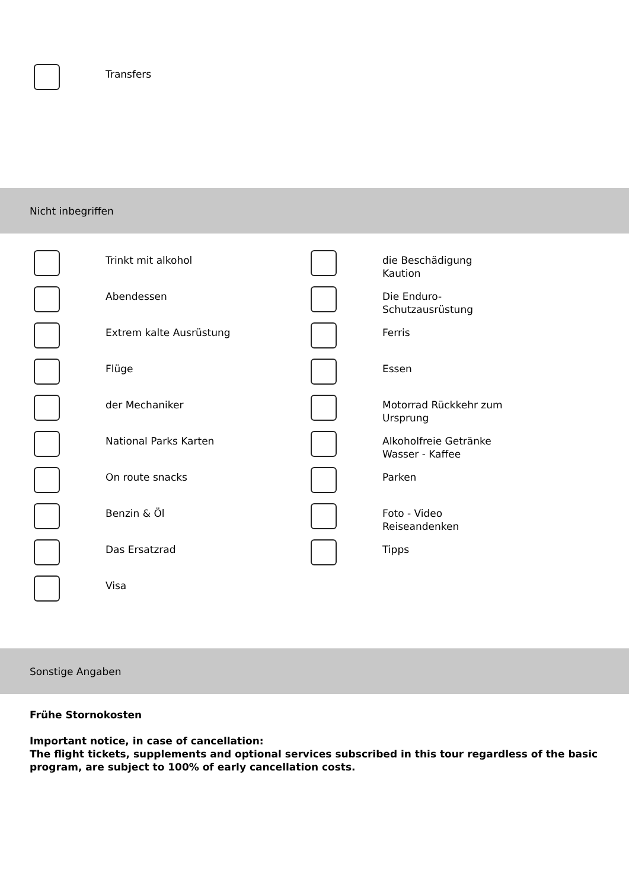Transfers
Nicht inbegriffen
Trinkt mit alkohol
Abendessen
Extrem kalte Ausrüstung
Flüge
der Mechaniker
National Parks Karten
On route snacks
Benzin & Öl
Das Ersatzrad
Visa
die Beschädigung
Kaution
Die Enduro-
Schutzausrüstung
Ferris
Essen
Motorrad Rückkehr zum
Ursprung
Alkoholfreie Getränke
Wasser - Kaffee
Parken
Foto - Video
Reiseandenken
Tipps
Sonstige Angaben
Frühe Stornokosten
Important notice, in case of cancellation:
The flight tickets, supplements and optional services subscribed in this tour regardless of the basic program, are subject to 100% of early cancellation costs.